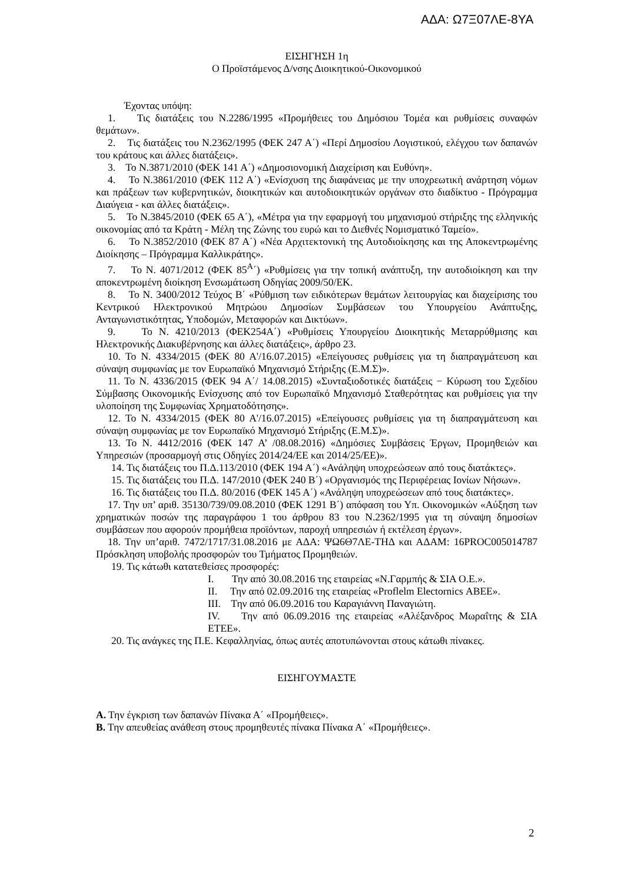ΑΔΑ: Ω7Ξ07ΛΕ-8ΥΑ
ΕΙΣΗΓΗΣΗ 1η
Ο Προϊστάμενος Δ/νσης Διοικητικού-Οικονομικού
Έχοντας υπόψη:
1. Τις διατάξεις του Ν.2286/1995 «Προμήθειες του Δημόσιου Τομέα και ρυθμίσεις συναφών θεμάτων».
2. Τις διατάξεις του Ν.2362/1995 (ΦΕΚ 247 Α΄) «Περί Δημοσίου Λογιστικού, ελέγχου των δαπανών του κράτους και άλλες διατάξεις».
3. Το Ν.3871/2010 (ΦΕΚ 141 Α΄) «Δημοσιονομική Διαχείριση και Ευθύνη».
4. Το Ν.3861/2010 (ΦΕΚ 112 Α΄) «Ενίσχυση της διαφάνειας με την υποχρεωτική ανάρτηση νόμων και πράξεων των κυβερνητικών, διοικητικών και αυτοδιοικητικών οργάνων στο διαδίκτυο - Πρόγραμμα Διαύγεια - και άλλες διατάξεις».
5. Το Ν.3845/2010 (ΦΕΚ 65 Α΄), «Μέτρα για την εφαρμογή του μηχανισμού στήριξης της ελληνικής οικονομίας από τα Κράτη - Μέλη της Ζώνης του ευρώ και το Διεθνές Νομισματικό Ταμείο».
6. Το Ν.3852/2010 (ΦΕΚ 87 Α΄) «Νέα Αρχιτεκτονική της Αυτοδιοίκησης και της Αποκεντρωμένης Διοίκησης – Πρόγραμμα Καλλικράτης».
7. Το Ν. 4071/2012 (ΦΕΚ 85<sup>Α</sup>΄) «Ρυθμίσεις για την τοπική ανάπτυξη, την αυτοδιοίκηση και την αποκεντρωμένη διοίκηση Ενσωμάτωση Οδηγίας 2009/50/ΕΚ.
8. Το Ν. 3400/2012 Τεύχος Β΄ «Ρύθμιση των ειδικότερων θεμάτων λειτουργίας και διαχείρισης του Κεντρικού Ηλεκτρονικού Μητρώου Δημοσίων Συμβάσεων του Υπουργείου Ανάπτυξης, Ανταγωνιστικότητας, Υποδομών, Μεταφορών και Δικτύων».
9. Το Ν. 4210/2013 (ΦΕΚ254Α΄) «Ρυθμίσεις Υπουργείου Διοικητικής Μεταρρύθμισης και Ηλεκτρονικής Διακυβέρνησης και άλλες διατάξεις», άρθρο 23.
10. Το Ν. 4334/2015 (ΦΕΚ 80 Α'/16.07.2015) «Επείγουσες ρυθμίσεις για τη διαπραγμάτευση και σύναψη συμφωνίας με τον Ευρωπαϊκό Μηχανισμό Στήριξης (Ε.Μ.Σ)».
11. Το Ν. 4336/2015 (ΦΕΚ 94 Α΄/ 14.08.2015) «Συνταξιοδοτικές διατάξεις − Κύρωση του Σχεδίου Σύμβασης Οικονομικής Ενίσχυσης από τον Ευρωπαϊκό Μηχανισμό Σταθερότητας και ρυθμίσεις για την υλοποίηση της Συμφωνίας Χρηματοδότησης».
12. Το Ν. 4334/2015 (ΦΕΚ 80 Α'/16.07.2015) «Επείγουσες ρυθμίσεις για τη διαπραγμάτευση και σύναψη συμφωνίας με τον Ευρωπαϊκό Μηχανισμό Στήριξης (Ε.Μ.Σ)».
13. Το Ν. 4412/2016 (ΦΕΚ 147 Α’ /08.08.2016) «Δημόσιες Συμβάσεις Έργων, Προμηθειών και Υπηρεσιών (προσαρμογή στις Οδηγίες 2014/24/ΕΕ και 2014/25/ΕΕ)».
14. Τις διατάξεις του Π.Δ.113/2010 (ΦΕΚ 194 Α΄) «Ανάληψη υποχρεώσεων από τους διατάκτες».
15. Τις διατάξεις του Π.Δ. 147/2010 (ΦΕΚ 240 Β΄) «Οργανισμός της Περιφέρειας Ιονίων Νήσων».
16. Τις διατάξεις του Π.Δ. 80/2016 (ΦΕΚ 145 Α΄) «Ανάληψη υποχρεώσεων από τους διατάκτες».
17. Την υπ’ αριθ. 35130/739/09.08.2010 (ΦΕΚ 1291 Β΄) απόφαση του Υπ. Οικονομικών «Αύξηση των χρηματικών ποσών της παραγράφου 1 του άρθρου 83 του Ν.2362/1995 για τη σύναψη δημοσίων συμβάσεων που αφορούν προμήθεια προϊόντων, παροχή υπηρεσιών ή εκτέλεση έργων».
18. Την υπ’αριθ. 7472/1717/31.08.2016 με ΑΔΑ: ΨΩ6Θ7ΛΕ-ΤΗΔ και ΑΔΑΜ: 16PROC005014787 Πρόσκληση υποβολής προσφορών του Τμήματος Προμηθειών.
19. Τις κάτωθι κατατεθείσες προσφορές:
I. Την από 30.08.2016 της εταιρείας «Ν.Γαρμπής & ΣΙΑ Ο.Ε.».
II. Την από 02.09.2016 της εταιρείας «Proflelm Electornics ΑΒΕΕ».
III. Την από 06.09.2016 του Καραγιάννη Παναγιώτη.
IV. Την από 06.09.2016 της εταιρείας «Αλέξανδρος Μωραΐτης & ΣΙΑ ΕΤΕΕ».
20. Τις ανάγκες της Π.Ε. Κεφαλληνίας, όπως αυτές αποτυπώνονται στους κάτωθι πίνακες.
ΕΙΣΗΓΟΥΜΑΣΤΕ
Α. Την έγκριση των δαπανών Πίνακα Α΄ «Προμήθειες».
Β. Την απευθείας ανάθεση στους προμηθευτές πίνακα Πίνακα Α΄ «Προμήθειες».
2